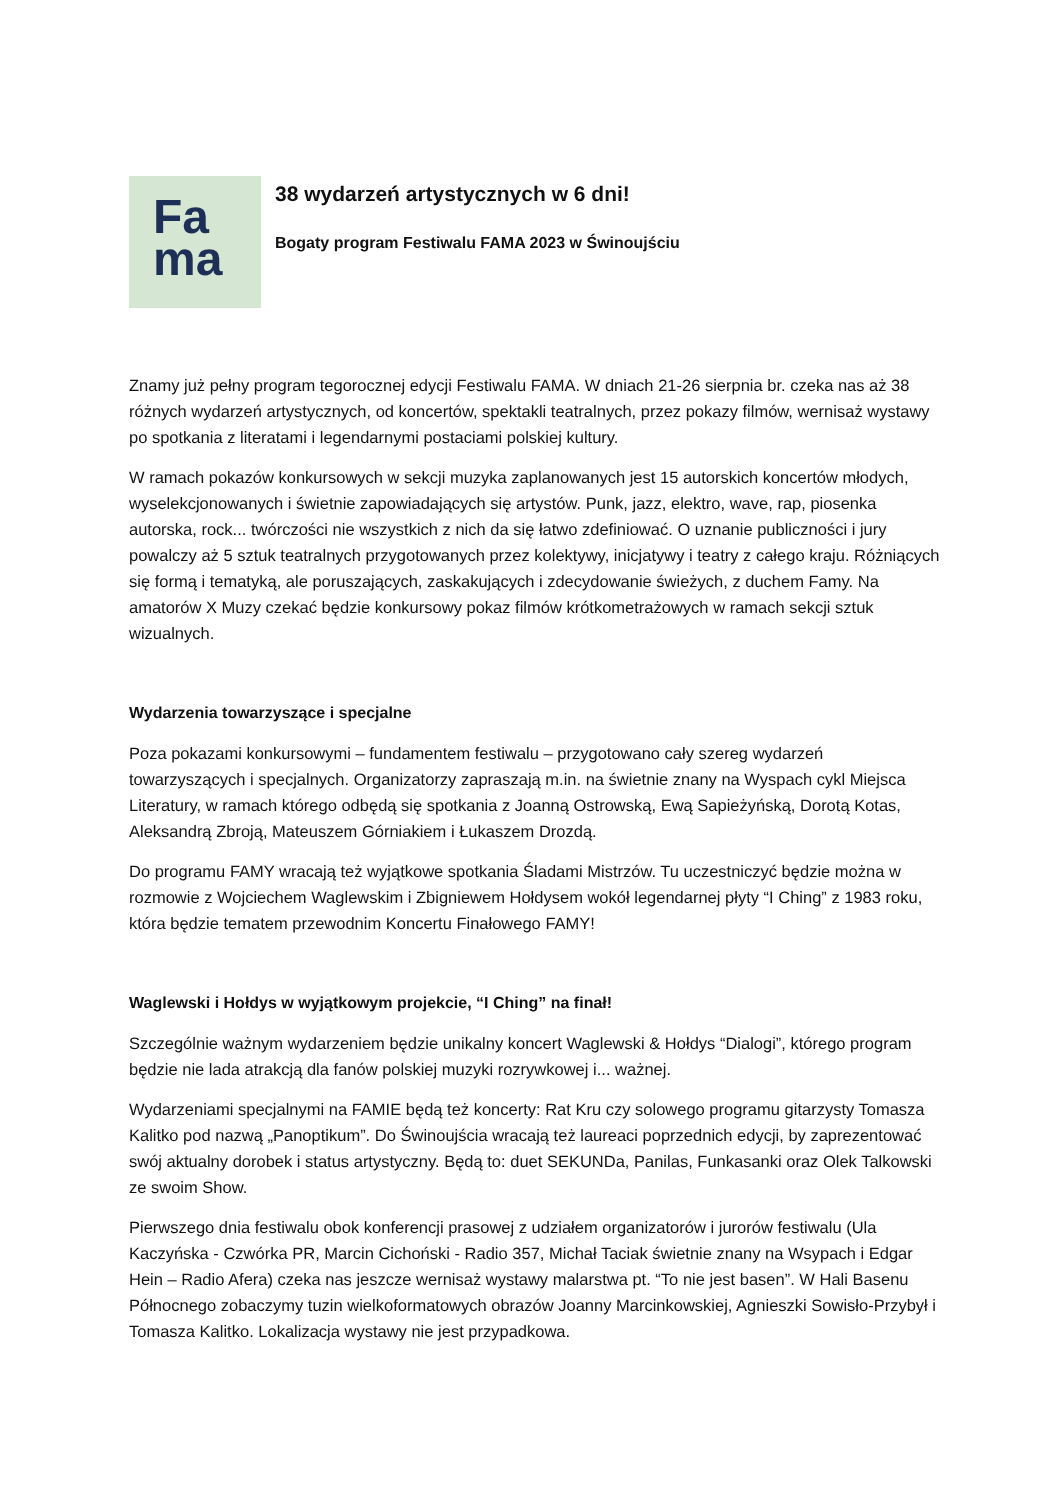Fa
ma
38 wydarzeń artystycznych w 6 dni!
Bogaty program Festiwalu FAMA 2023 w Świnoujściu
Znamy już pełny program tegorocznej edycji Festiwalu FAMA. W dniach 21-26 sierpnia br. czeka nas aż 38 różnych wydarzeń artystycznych, od koncertów, spektakli teatralnych, przez pokazy filmów, wernisaż wystawy po spotkania z literatami i legendarnymi postaciami polskiej kultury.
W ramach pokazów konkursowych w sekcji muzyka zaplanowanych jest 15 autorskich koncertów młodych, wyselekcjonowanych i świetnie zapowiadających się artystów. Punk, jazz, elektro, wave, rap, piosenka autorska, rock... twórczości nie wszystkich z nich da się łatwo zdefiniować. O uznanie publiczności i jury powalczy aż 5 sztuk teatralnych przygotowanych przez kolektywy, inicjatywy i teatry z całego kraju. Różniących się formą i tematyką, ale poruszających, zaskakujących i zdecydowanie świeżych, z duchem Famy. Na amatorów X Muzy czekać będzie konkursowy pokaz filmów krótkometrażowych w ramach sekcji sztuk wizualnych.
Wydarzenia towarzyszące i specjalne
Poza pokazami konkursowymi – fundamentem festiwalu – przygotowano cały szereg wydarzeń towarzyszących i specjalnych. Organizatorzy zapraszają m.in. na świetnie znany na Wyspach cykl Miejsca Literatury, w ramach którego odbędą się spotkania z Joanną Ostrowską, Ewą Sapieżyńską, Dorotą Kotas, Aleksandrą Zbroją, Mateuszem Górniakiem i Łukaszem Drozdą.
Do programu FAMY wracają też wyjątkowe spotkania Śladami Mistrzów. Tu uczestniczyć będzie można w rozmowie z Wojciechem Waglewskim i Zbigniewem Hołdysem wokół legendarnej płyty “I Ching” z 1983 roku, która będzie tematem przewodnim Koncertu Finałowego FAMY!
Waglewski i Hołdys w wyjątkowym projekcie, “I Ching” na finał!
Szczególnie ważnym wydarzeniem będzie unikalny koncert Waglewski & Hołdys “Dialogi”, którego program będzie nie lada atrakcją dla fanów polskiej muzyki rozrywkowej i... ważnej.
Wydarzeniami specjalnymi na FAMIE będą też koncerty: Rat Kru czy solowego programu gitarzysty Tomasza Kalitko pod nazwą „Panoptikum”. Do Świnoujścia wracają też laureaci poprzednich edycji, by zaprezentować swój aktualny dorobek i status artystyczny. Będą to: duet SEKUNDa, Panilas, Funkasanki oraz Olek Talkowski ze swoim Show.
Pierwszego dnia festiwalu obok konferencji prasowej z udziałem organizatorów i jurorów festiwalu (Ula Kaczyńska - Czwórka PR, Marcin Cichoński - Radio 357, Michał Taciak świetnie znany na Wsypach i Edgar Hein – Radio Afera) czeka nas jeszcze wernisaż wystawy malarstwa pt. “To nie jest basen”. W Hali Basenu Północnego zobaczymy tuzin wielkoformatowych obrazów Joanny Marcinkowskiej, Agnieszki Sowisło-Przybył i Tomasza Kalitko. Lokalizacja wystawy nie jest przypadkowa.